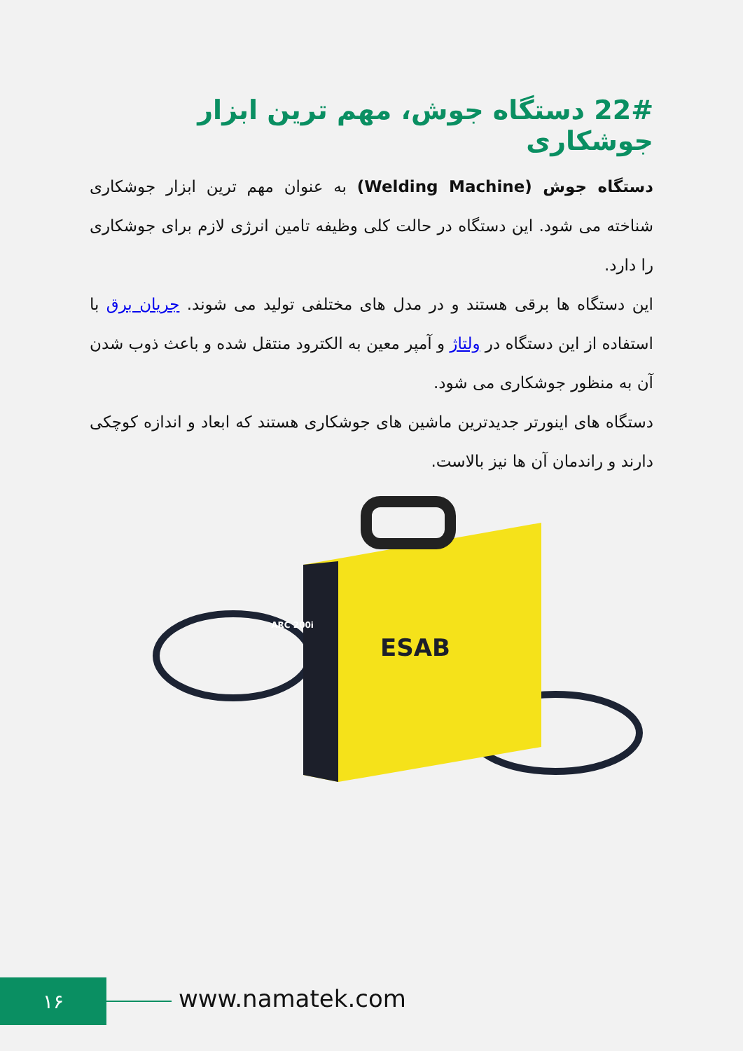22# دستگاه جوش، مهم ترین ابزار جوشکاری
دستگاه جوش (Welding Machine) به عنوان مهم ترین ابزار جوشکاری شناخته می شود. این دستگاه در حالت کلی وظیفه تامین انرژی لازم برای جوشکاری را دارد.
این دستگاه ها برقی هستند و در مدل های مختلفی تولید می شوند. جریان برق با استفاده از این دستگاه در ولتاژ و آمپر معین به الکترود منتقل شده و باعث ذوب شدن آن به منظور جوشکاری می شود.
دستگاه های اینورتر جدیدترین ماشین های جوشکاری هستند که ابعاد و اندازه کوچکی دارند و راندمان آن ها نیز بالاست.
ESAB
ARC 200i
۱۶ www.namatek.com